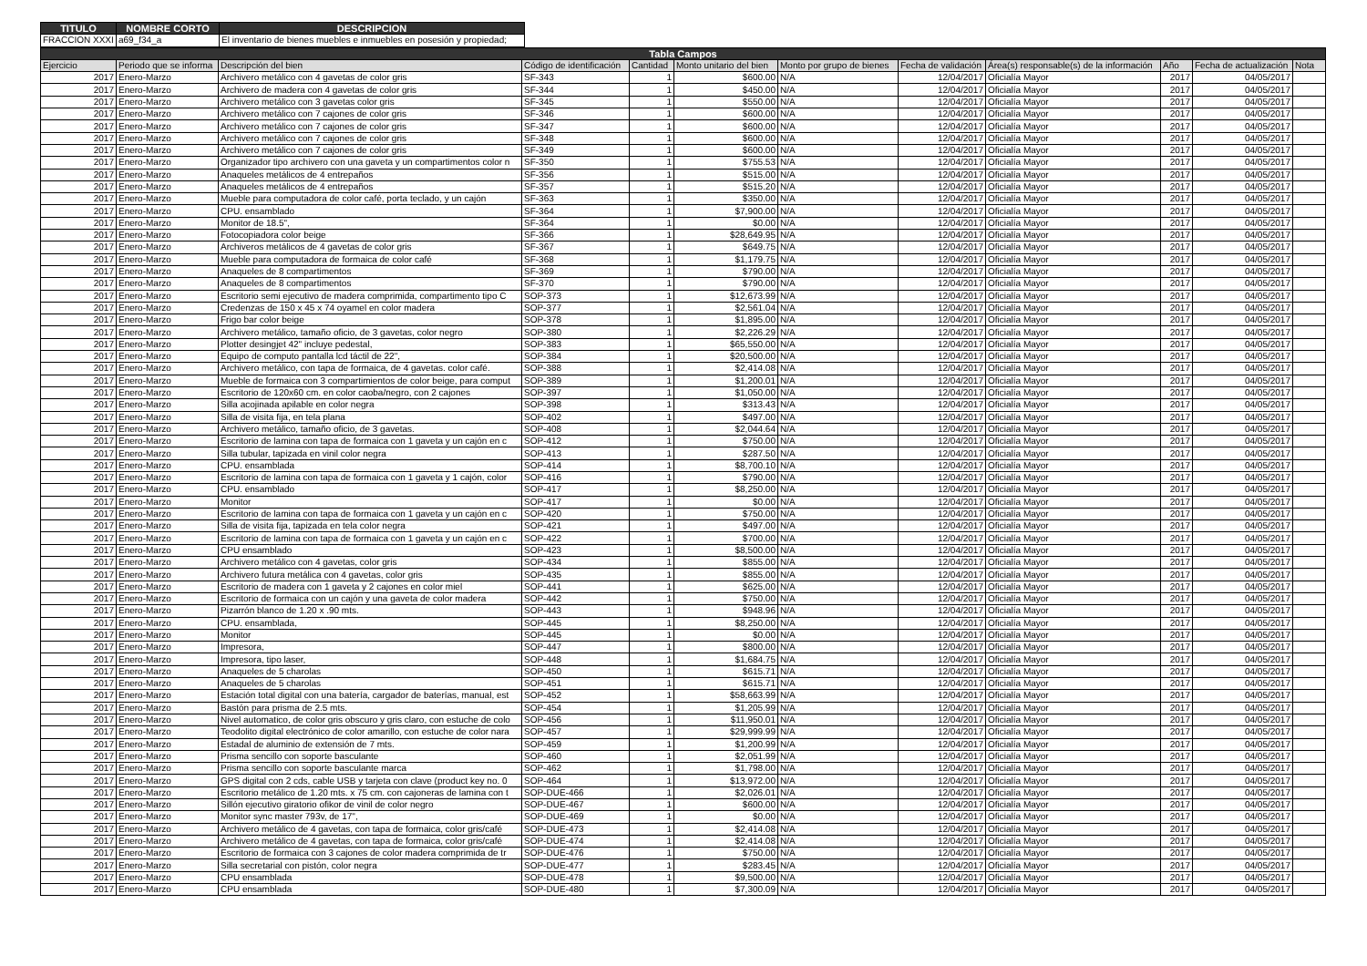| TITULO | NOMBRE CORTO | DESCRIPCION |
| --- | --- | --- |
| FRACCION XXXI | a69_f34_a | El inventario de bienes muebles e inmuebles en posesión y propiedad; |
| Tabla Campos | | | | | | | | | | | |
| Ejercicio | Periodo que se informa | Descripción del bien | Código de identificación | Cantidad | Monto unitario del bien | Monto por grupo de bienes | Fecha de validación | Área(s) responsable(s) de la información | Año | Fecha de actualización | Nota |
| 2017 | Enero-Marzo | Archivero metálico con 4 gavetas de color gris | SF-343 | 1 | $600.00 | N/A | 12/04/2017 | Oficialía Mayor | 2017 | 04/05/2017 | |
| 2017 | Enero-Marzo | Archivero de madera con 4 gavetas de color gris | SF-344 | 1 | $450.00 | N/A | 12/04/2017 | Oficialía Mayor | 2017 | 04/05/2017 | |
| 2017 | Enero-Marzo | Archivero metálico con 3 gavetas color gris | SF-345 | 1 | $550.00 | N/A | 12/04/2017 | Oficialía Mayor | 2017 | 04/05/2017 | |
| 2017 | Enero-Marzo | Archivero metálico con 7 cajones de color gris | SF-346 | 1 | $600.00 | N/A | 12/04/2017 | Oficialía Mayor | 2017 | 04/05/2017 | |
| 2017 | Enero-Marzo | Archivero metálico con 7 cajones de color gris | SF-347 | 1 | $600.00 | N/A | 12/04/2017 | Oficialía Mayor | 2017 | 04/05/2017 | |
| 2017 | Enero-Marzo | Archivero metálico con 7 cajones de color gris | SF-348 | 1 | $600.00 | N/A | 12/04/2017 | Oficialía Mayor | 2017 | 04/05/2017 | |
| 2017 | Enero-Marzo | Archivero metálico con 7 cajones de color gris | SF-349 | 1 | $600.00 | N/A | 12/04/2017 | Oficialía Mayor | 2017 | 04/05/2017 | |
| 2017 | Enero-Marzo | Organizador tipo archivero con una gaveta y un compartimentos color n | SF-350 | 1 | $755.53 | N/A | 12/04/2017 | Oficialía Mayor | 2017 | 04/05/2017 | |
| 2017 | Enero-Marzo | Anaqueles metálicos de 4 entrepaños | SF-356 | 1 | $515.00 | N/A | 12/04/2017 | Oficialía Mayor | 2017 | 04/05/2017 | |
| 2017 | Enero-Marzo | Anaqueles metálicos de 4 entrepaños | SF-357 | 1 | $515.20 | N/A | 12/04/2017 | Oficialía Mayor | 2017 | 04/05/2017 | |
| 2017 | Enero-Marzo | Mueble para computadora de color café, porta teclado, y un cajón | SF-363 | 1 | $350.00 | N/A | 12/04/2017 | Oficialía Mayor | 2017 | 04/05/2017 | |
| 2017 | Enero-Marzo | CPU. ensamblado | SF-364 | 1 | $7,900.00 | N/A | 12/04/2017 | Oficialía Mayor | 2017 | 04/05/2017 | |
| 2017 | Enero-Marzo | Monitor de 18.5", | SF-364 | 1 | $0.00 | N/A | 12/04/2017 | Oficialía Mayor | 2017 | 04/05/2017 | |
| 2017 | Enero-Marzo | Fotocopiadora color beige | SF-366 | 1 | $28,649.95 | N/A | 12/04/2017 | Oficialía Mayor | 2017 | 04/05/2017 | |
| 2017 | Enero-Marzo | Archiveros metálicos de 4 gavetas de color gris | SF-367 | 1 | $649.75 | N/A | 12/04/2017 | Oficialía Mayor | 2017 | 04/05/2017 | |
| 2017 | Enero-Marzo | Mueble para computadora de formaica de color café | SF-368 | 1 | $1,179.75 | N/A | 12/04/2017 | Oficialía Mayor | 2017 | 04/05/2017 | |
| 2017 | Enero-Marzo | Anaqueles de 8 compartimentos | SF-369 | 1 | $790.00 | N/A | 12/04/2017 | Oficialía Mayor | 2017 | 04/05/2017 | |
| 2017 | Enero-Marzo | Anaqueles de 8 compartimentos | SF-370 | 1 | $790.00 | N/A | 12/04/2017 | Oficialía Mayor | 2017 | 04/05/2017 | |
| 2017 | Enero-Marzo | Escritorio semi ejecutivo de madera comprimida, compartimento tipo C | SOP-373 | 1 | $12,673.99 | N/A | 12/04/2017 | Oficialía Mayor | 2017 | 04/05/2017 | |
| 2017 | Enero-Marzo | Credenzas de 150 x 45 x 74 oyamel en color madera | SOP-377 | 1 | $2,561.04 | N/A | 12/04/2017 | Oficialía Mayor | 2017 | 04/05/2017 | |
| 2017 | Enero-Marzo | Frigo bar color beige | SOP-378 | 1 | $1,895.00 | N/A | 12/04/2017 | Oficialía Mayor | 2017 | 04/05/2017 | |
| 2017 | Enero-Marzo | Archivero metálico, tamaño oficio, de 3 gavetas, color negro | SOP-380 | 1 | $2,226.29 | N/A | 12/04/2017 | Oficialía Mayor | 2017 | 04/05/2017 | |
| 2017 | Enero-Marzo | Plotter desingjet 42" incluye pedestal, | SOP-383 | 1 | $65,550.00 | N/A | 12/04/2017 | Oficialía Mayor | 2017 | 04/05/2017 | |
| 2017 | Enero-Marzo | Equipo de computo pantalla lcd táctil de 22", | SOP-384 | 1 | $20,500.00 | N/A | 12/04/2017 | Oficialía Mayor | 2017 | 04/05/2017 | |
| 2017 | Enero-Marzo | Archivero metálico, con tapa de formaica, de 4 gavetas. color café. | SOP-388 | 1 | $2,414.08 | N/A | 12/04/2017 | Oficialía Mayor | 2017 | 04/05/2017 | |
| 2017 | Enero-Marzo | Mueble de formaica con 3 compartimientos de color beige, para comput | SOP-389 | 1 | $1,200.01 | N/A | 12/04/2017 | Oficialía Mayor | 2017 | 04/05/2017 | |
| 2017 | Enero-Marzo | Escritorio de 120x60 cm. en color caoba/negro, con 2 cajones | SOP-397 | 1 | $1,050.00 | N/A | 12/04/2017 | Oficialía Mayor | 2017 | 04/05/2017 | |
| 2017 | Enero-Marzo | Silla acojinada apilable en color negra | SOP-398 | 1 | $313.43 | N/A | 12/04/2017 | Oficialía Mayor | 2017 | 04/05/2017 | |
| 2017 | Enero-Marzo | Silla de visita fija, en tela plana | SOP-402 | 1 | $497.00 | N/A | 12/04/2017 | Oficialía Mayor | 2017 | 04/05/2017 | |
| 2017 | Enero-Marzo | Archivero metálico, tamaño oficio, de 3 gavetas. | SOP-408 | 1 | $2,044.64 | N/A | 12/04/2017 | Oficialía Mayor | 2017 | 04/05/2017 | |
| 2017 | Enero-Marzo | Escritorio de lamina con tapa de formaica con 1 gaveta y un cajón en c | SOP-412 | 1 | $750.00 | N/A | 12/04/2017 | Oficialía Mayor | 2017 | 04/05/2017 | |
| 2017 | Enero-Marzo | Silla tubular, tapizada en vinil color negra | SOP-413 | 1 | $287.50 | N/A | 12/04/2017 | Oficialía Mayor | 2017 | 04/05/2017 | |
| 2017 | Enero-Marzo | CPU. ensamblada | SOP-414 | 1 | $8,700.10 | N/A | 12/04/2017 | Oficialía Mayor | 2017 | 04/05/2017 | |
| 2017 | Enero-Marzo | Escritorio de lamina con tapa de formaica con 1 gaveta y 1 cajón, color | SOP-416 | 1 | $790.00 | N/A | 12/04/2017 | Oficialía Mayor | 2017 | 04/05/2017 | |
| 2017 | Enero-Marzo | CPU. ensamblado | SOP-417 | 1 | $8,250.00 | N/A | 12/04/2017 | Oficialía Mayor | 2017 | 04/05/2017 | |
| 2017 | Enero-Marzo | Monitor | SOP-417 | 1 | $0.00 | N/A | 12/04/2017 | Oficialía Mayor | 2017 | 04/05/2017 | |
| 2017 | Enero-Marzo | Escritorio de lamina con tapa de formaica con 1 gaveta y un cajón en c | SOP-420 | 1 | $750.00 | N/A | 12/04/2017 | Oficialía Mayor | 2017 | 04/05/2017 | |
| 2017 | Enero-Marzo | Silla de visita fija, tapizada en tela color negra | SOP-421 | 1 | $497.00 | N/A | 12/04/2017 | Oficialía Mayor | 2017 | 04/05/2017 | |
| 2017 | Enero-Marzo | Escritorio de lamina con tapa de formaica con 1 gaveta y un cajón en c | SOP-422 | 1 | $700.00 | N/A | 12/04/2017 | Oficialía Mayor | 2017 | 04/05/2017 | |
| 2017 | Enero-Marzo | CPU ensamblado | SOP-423 | 1 | $8,500.00 | N/A | 12/04/2017 | Oficialía Mayor | 2017 | 04/05/2017 | |
| 2017 | Enero-Marzo | Archivero metálico con 4 gavetas, color gris | SOP-434 | 1 | $855.00 | N/A | 12/04/2017 | Oficialía Mayor | 2017 | 04/05/2017 | |
| 2017 | Enero-Marzo | Archivero futura metálica con 4 gavetas, color gris | SOP-435 | 1 | $855.00 | N/A | 12/04/2017 | Oficialía Mayor | 2017 | 04/05/2017 | |
| 2017 | Enero-Marzo | Escritorio de madera con 1 gaveta y 2 cajones en color miel | SOP-441 | 1 | $625.00 | N/A | 12/04/2017 | Oficialía Mayor | 2017 | 04/05/2017 | |
| 2017 | Enero-Marzo | Escritorio de formaica con un cajón y una gaveta de color madera | SOP-442 | 1 | $750.00 | N/A | 12/04/2017 | Oficialía Mayor | 2017 | 04/05/2017 | |
| 2017 | Enero-Marzo | Pizarrón blanco de 1.20 x .90 mts. | SOP-443 | 1 | $948.96 | N/A | 12/04/2017 | Oficialía Mayor | 2017 | 04/05/2017 | |
| 2017 | Enero-Marzo | CPU. ensamblada, | SOP-445 | 1 | $8,250.00 | N/A | 12/04/2017 | Oficialía Mayor | 2017 | 04/05/2017 | |
| 2017 | Enero-Marzo | Monitor | SOP-445 | 1 | $0.00 | N/A | 12/04/2017 | Oficialía Mayor | 2017 | 04/05/2017 | |
| 2017 | Enero-Marzo | Impresora, | SOP-447 | 1 | $800.00 | N/A | 12/04/2017 | Oficialía Mayor | 2017 | 04/05/2017 | |
| 2017 | Enero-Marzo | Impresora, tipo laser, | SOP-448 | 1 | $1,684.75 | N/A | 12/04/2017 | Oficialía Mayor | 2017 | 04/05/2017 | |
| 2017 | Enero-Marzo | Anaqueles de 5 charolas | SOP-450 | 1 | $615.71 | N/A | 12/04/2017 | Oficialía Mayor | 2017 | 04/05/2017 | |
| 2017 | Enero-Marzo | Anaqueles de 5 charolas | SOP-451 | 1 | $615.71 | N/A | 12/04/2017 | Oficialía Mayor | 2017 | 04/05/2017 | |
| 2017 | Enero-Marzo | Estación total digital con una batería, cargador de baterías, manual, est | SOP-452 | 1 | $58,663.99 | N/A | 12/04/2017 | Oficialía Mayor | 2017 | 04/05/2017 | |
| 2017 | Enero-Marzo | Bastón para prisma de 2.5 mts. | SOP-454 | 1 | $1,205.99 | N/A | 12/04/2017 | Oficialía Mayor | 2017 | 04/05/2017 | |
| 2017 | Enero-Marzo | Nivel automatico, de color gris obscuro y gris claro, con estuche de colo | SOP-456 | 1 | $11,950.01 | N/A | 12/04/2017 | Oficialía Mayor | 2017 | 04/05/2017 | |
| 2017 | Enero-Marzo | Teodolito digital electrónico de color amarillo, con estuche de color nara | SOP-457 | 1 | $29,999.99 | N/A | 12/04/2017 | Oficialía Mayor | 2017 | 04/05/2017 | |
| 2017 | Enero-Marzo | Estadal de aluminio de extensión de 7 mts. | SOP-459 | 1 | $1,200.99 | N/A | 12/04/2017 | Oficialía Mayor | 2017 | 04/05/2017 | |
| 2017 | Enero-Marzo | Prisma sencillo con soporte basculante | SOP-460 | 1 | $2,051.99 | N/A | 12/04/2017 | Oficialía Mayor | 2017 | 04/05/2017 | |
| 2017 | Enero-Marzo | Prisma sencillo con soporte basculante marca | SOP-462 | 1 | $1,798.00 | N/A | 12/04/2017 | Oficialía Mayor | 2017 | 04/05/2017 | |
| 2017 | Enero-Marzo | GPS digital con 2 cds, cable USB y tarjeta con clave (product key no. 0 | SOP-464 | 1 | $13,972.00 | N/A | 12/04/2017 | Oficialía Mayor | 2017 | 04/05/2017 | |
| 2017 | Enero-Marzo | Escritorio metálico de 1.20 mts. x 75 cm. con cajoneras de lamina con t | SOP-DUE-466 | 1 | $2,026.01 | N/A | 12/04/2017 | Oficialía Mayor | 2017 | 04/05/2017 | |
| 2017 | Enero-Marzo | Sillón ejecutivo giratorio ofikor de vinil de color negro | SOP-DUE-467 | 1 | $600.00 | N/A | 12/04/2017 | Oficialía Mayor | 2017 | 04/05/2017 | |
| 2017 | Enero-Marzo | Monitor sync master 793v, de 17", | SOP-DUE-469 | 1 | $0.00 | N/A | 12/04/2017 | Oficialía Mayor | 2017 | 04/05/2017 | |
| 2017 | Enero-Marzo | Archivero metálico de 4 gavetas, con tapa de formaica, color gris/café | SOP-DUE-473 | 1 | $2,414.08 | N/A | 12/04/2017 | Oficialía Mayor | 2017 | 04/05/2017 | |
| 2017 | Enero-Marzo | Archivero metálico de 4 gavetas, con tapa de formaica, color gris/café | SOP-DUE-474 | 1 | $2,414.08 | N/A | 12/04/2017 | Oficialía Mayor | 2017 | 04/05/2017 | |
| 2017 | Enero-Marzo | Escritorio de formaica con 3 cajones de color madera comprimida de tr | SOP-DUE-476 | 1 | $750.00 | N/A | 12/04/2017 | Oficialía Mayor | 2017 | 04/05/2017 | |
| 2017 | Enero-Marzo | Silla secretarial con pistón, color negra | SOP-DUE-477 | 1 | $283.45 | N/A | 12/04/2017 | Oficialía Mayor | 2017 | 04/05/2017 | |
| 2017 | Enero-Marzo | CPU ensamblada | SOP-DUE-478 | 1 | $9,500.00 | N/A | 12/04/2017 | Oficialía Mayor | 2017 | 04/05/2017 | |
| 2017 | Enero-Marzo | CPU ensamblada | SOP-DUE-480 | 1 | $7,300.09 | N/A | 12/04/2017 | Oficialía Mayor | 2017 | 04/05/2017 | |